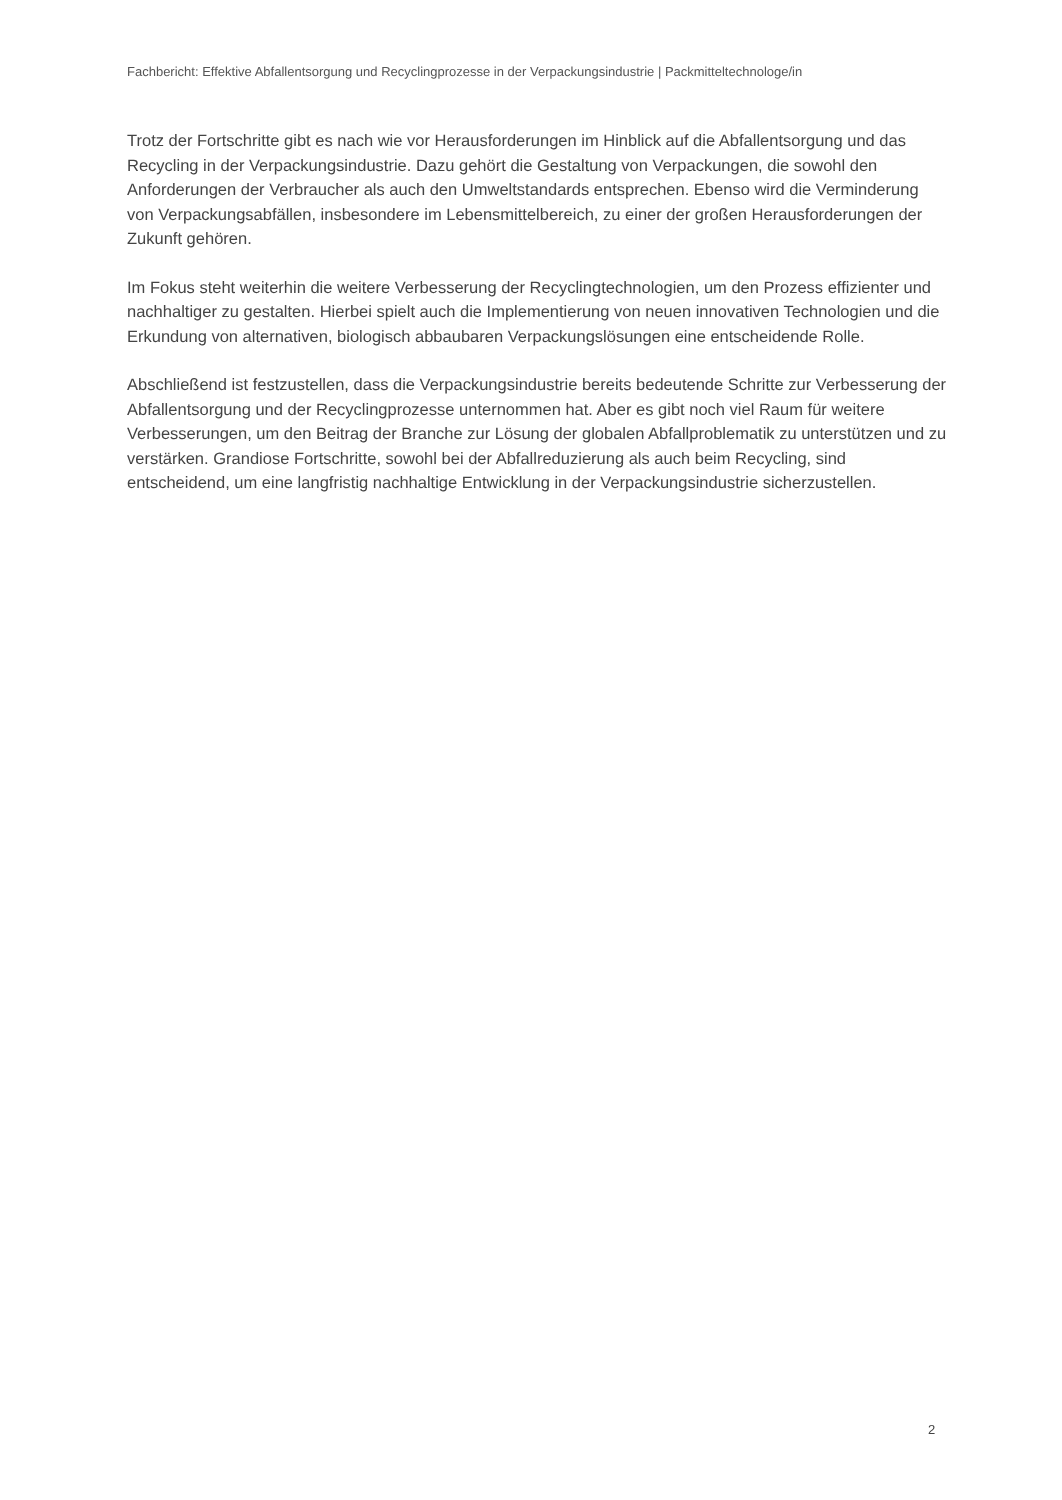Fachbericht: Effektive Abfallentsorgung und Recyclingprozesse in der Verpackungsindustrie | Packmitteltechnologe/in
Trotz der Fortschritte gibt es nach wie vor Herausforderungen im Hinblick auf die Abfallentsorgung und das Recycling in der Verpackungsindustrie. Dazu gehört die Gestaltung von Verpackungen, die sowohl den Anforderungen der Verbraucher als auch den Umweltstandards entsprechen. Ebenso wird die Verminderung von Verpackungsabfällen, insbesondere im Lebensmittelbereich, zu einer der großen Herausforderungen der Zukunft gehören.
Im Fokus steht weiterhin die weitere Verbesserung der Recyclingtechnologien, um den Prozess effizienter und nachhaltiger zu gestalten. Hierbei spielt auch die Implementierung von neuen innovativen Technologien und die Erkundung von alternativen, biologisch abbaubaren Verpackungslösungen eine entscheidende Rolle.
Abschließend ist festzustellen, dass die Verpackungsindustrie bereits bedeutende Schritte zur Verbesserung der Abfallentsorgung und der Recyclingprozesse unternommen hat. Aber es gibt noch viel Raum für weitere Verbesserungen, um den Beitrag der Branche zur Lösung der globalen Abfallproblematik zu unterstützen und zu verstärken. Grandiose Fortschritte, sowohl bei der Abfallreduzierung als auch beim Recycling, sind entscheidend, um eine langfristig nachhaltige Entwicklung in der Verpackungsindustrie sicherzustellen.
2